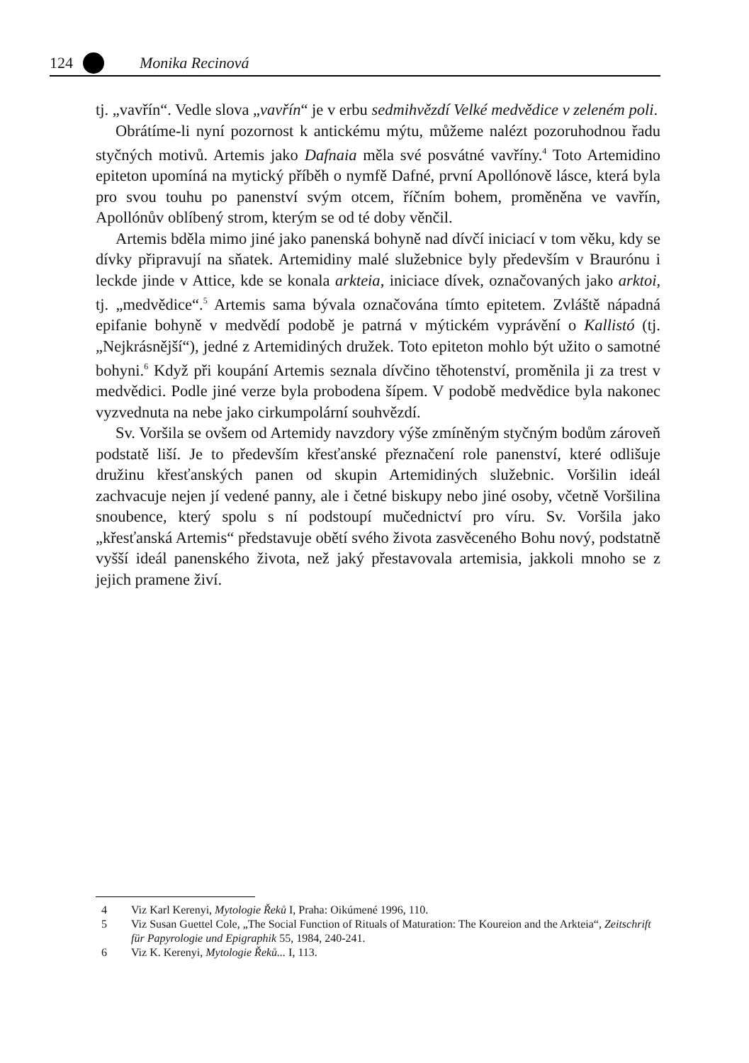124 Monika Recinová
tj. „vavřín“. Vedle slova „vavřín“ je v erbu sedmihvězdí Velké medvědice v zeleném poli.
Obrátíme-li nyní pozornost k antickému mýtu, můžeme nalézt pozoruhodnou řadu styčných motivů. Artemis jako Dafnaia měla své posvátné vavříny.<sup>4</sup> Toto Artemidino epiteton upomíná na mytický příběh o nymfě Dafné, první Apollónově lásce, která byla pro svou touhu po panenství svým otcem, říčním bohem, proměněna ve vavřín, Apollónův oblíbený strom, kterým se od té doby věnčil.
Artemis bděla mimo jiné jako panenská bohyně nad dívčí iniciací v tom věku, kdy se dívky připravují na sňatek. Artemidiny malé služebnice byly především v Braurónu i leckde jinde v Attice, kde se konala arkteia, iniciace dívek, označovaných jako arktoi, tj. „medvědice“.<sup>5</sup> Artemis sama bývala označována tímto epitetem. Zvláště nápadná epifanie bohyně v medvědí podobě je patrná v mýtickém vyprávění o Kallistó (tj. „Nejkrásnější“), jedné z Artemidiných družek. Toto epiteton mohlo být užito o samotné bohyni.<sup>6</sup> Když při koupání Artemis seznala dívčino těhotenství, proměnila ji za trest v medvědici. Podle jiné verze byla probodena šípem. V podobě medvědice byla nakonec vyzvednuta na nebe jako cirkumpolární souhvězdí.
Sv. Voršila se ovšem od Artemidy navzdory výše zmíněným styčným bodům zároveň podstatě liší. Je to především křesťanské přeznačení role panenství, které odlišuje družinu křesťanských panen od skupin Artemidiných služebnic. Voršilin ideál zachvacuje nejen jí vedené panny, ale i četné biskupy nebo jiné osoby, včetně Voršilina snoubence, který spolu s ní podstoupí mučednictví pro víru. Sv. Voršila jako „křesťanská Artemis“ představuje obětí svého života zasvěceného Bohu nový, podstatně vyšší ideál panenského života, než jaký přestavovala artemisia, jakkoli mnoho se z jejich pramene živí.
4 Viz Karl Kerenyi, Mytologie Řeků I, Praha: Oikúmené 1996, 110.
5 Viz Susan Guettel Cole, „The Social Function of Rituals of Maturation: The Koureion and the Arkteia“, Zeitschrift für Papyrologie und Epigraphik 55, 1984, 240-241.
6 Viz K. Kerenyi, Mytologie Řeků... I, 113.